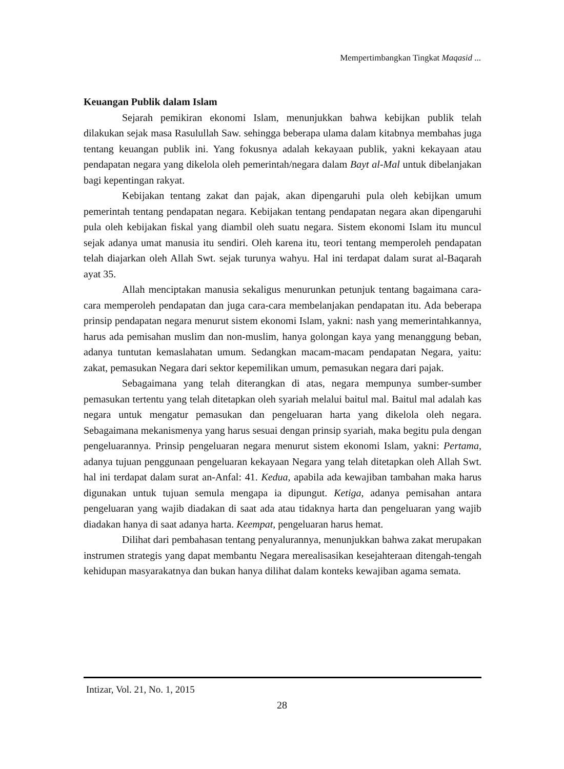Mempertimbangkan Tingkat Maqasid ...
Keuangan Publik dalam Islam
Sejarah pemikiran ekonomi Islam, menunjukkan bahwa kebijkan publik telah dilakukan sejak masa Rasulullah Saw. sehingga beberapa ulama dalam kitabnya membahas juga tentang keuangan publik ini. Yang fokusnya adalah kekayaan publik, yakni kekayaan atau pendapatan negara yang dikelola oleh pemerintah/negara dalam Bayt al-Mal untuk dibelanjakan bagi kepentingan rakyat.
Kebijakan tentang zakat dan pajak, akan dipengaruhi pula oleh kebijkan umum pemerintah tentang pendapatan negara. Kebijakan tentang pendapatan negara akan dipengaruhi pula oleh kebijakan fiskal yang diambil oleh suatu negara. Sistem ekonomi Islam itu muncul sejak adanya umat manusia itu sendiri. Oleh karena itu, teori tentang memperoleh pendapatan telah diajarkan oleh Allah Swt. sejak turunya wahyu. Hal ini terdapat dalam surat al-Baqarah ayat 35.
Allah menciptakan manusia sekaligus menurunkan petunjuk tentang bagaimana cara-cara memperoleh pendapatan dan juga cara-cara membelanjakan pendapatan itu. Ada beberapa prinsip pendapatan negara menurut sistem ekonomi Islam, yakni: nash yang memerintahkannya, harus ada pemisahan muslim dan non-muslim, hanya golongan kaya yang menanggung beban, adanya tuntutan kemaslahatan umum. Sedangkan macam-macam pendapatan Negara, yaitu: zakat, pemasukan Negara dari sektor kepemilikan umum, pemasukan negara dari pajak.
Sebagaimana yang telah diterangkan di atas, negara mempunya sumber-sumber pemasukan tertentu yang telah ditetapkan oleh syariah melalui baitul mal. Baitul mal adalah kas negara untuk mengatur pemasukan dan pengeluaran harta yang dikelola oleh negara. Sebagaimana mekanismenya yang harus sesuai dengan prinsip syariah, maka begitu pula dengan pengeluarannya. Prinsip pengeluaran negara menurut sistem ekonomi Islam, yakni: Pertama, adanya tujuan penggunaan pengeluaran kekayaan Negara yang telah ditetapkan oleh Allah Swt. hal ini terdapat dalam surat an-Anfal: 41. Kedua, apabila ada kewajiban tambahan maka harus digunakan untuk tujuan semula mengapa ia dipungut. Ketiga, adanya pemisahan antara pengeluaran yang wajib diadakan di saat ada atau tidaknya harta dan pengeluaran yang wajib diadakan hanya di saat adanya harta. Keempat, pengeluaran harus hemat.
Dilihat dari pembahasan tentang penyalurannya, menunjukkan bahwa zakat merupakan instrumen strategis yang dapat membantu Negara merealisasikan kesejahteraan ditengah-tengah kehidupan masyarakatnya dan bukan hanya dilihat dalam konteks kewajiban agama semata.
Intizar, Vol. 21, No. 1, 2015
28